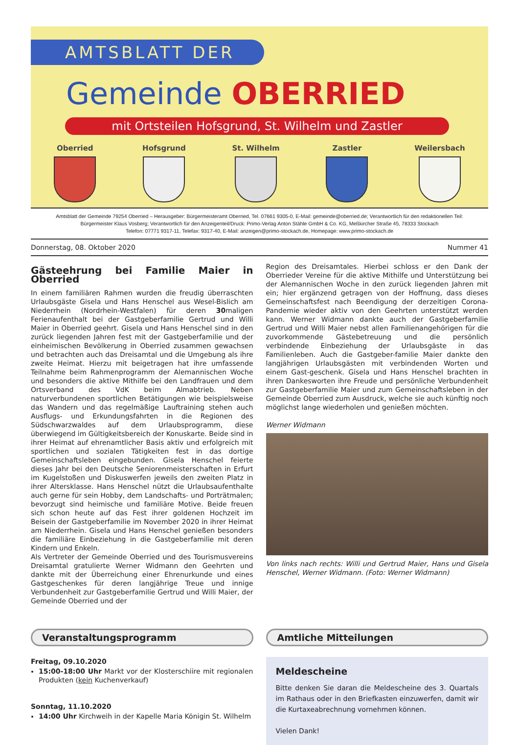AMTSBLATT DER
Gemeinde OBERRIED
mit Ortsteilen Hofsgrund, St. Wilhelm und Zastler
Oberried Hofsgrund St. Wilhelm Zastler Weilersbach
Amtsblatt der Gemeinde 79254 Oberried – Herausgeber: Bürgermeisteramt Oberried, Tel. 07661 9305-0, E-Mail: gemeinde@oberried.de; Verantwortlich für den redaktionellen Teil:
Bürgermeister Klaus Vosberg; Verantwortlich für den Anzeigenteil/Druck: Primo-Verlag Anton Stähle GmbH & Co. KG, Meßkircher Straße 45, 78333 Stockach
Telefon: 07771 9317-11, Telefax: 9317-40, E-Mail: anzeigen@primo-stockach.de, Homepage: www.primo-stockach.de
Donnerstag, 08. Oktober 2020 Nummer 41
Gästeehrung bei Familie Maier in Oberried
In einem familiären Rahmen wurden die freudig überraschten Urlaubsgäste Gisela und Hans Henschel aus Wesel-Bislich am Niederrhein (Nordrhein-Westfalen) für deren 30maligen Ferienaufenthalt bei der Gastgeberfamilie Gertrud und Willi Maier in Oberried geehrt. Gisela und Hans Henschel sind in den zurück liegenden Jahren fest mit der Gastgeberfamilie und der einheimischen Bevölkerung in Oberried zusammen gewachsen und betrachten auch das Dreisamtal und die Umgebung als ihre zweite Heimat. Hierzu mit beigetragen hat ihre umfassende Teilnahme beim Rahmenprogramm der Alemannischen Woche und besonders die aktive Mithilfe bei den Landfrauen und dem Ortsverband des VdK beim Almabtrieb. Neben naturverbundenen sportlichen Betätigungen wie beispielsweise das Wandern und das regelmäßige Lauftraining stehen auch Ausflugs- und Erkundungsfahrten in die Regionen des Südschwarzwaldes auf dem Urlaubsprogramm, diese überwiegend im Gültigkeitsbereich der Konuskarte. Beide sind in ihrer Heimat auf ehrenamtlicher Basis aktiv und erfolgreich mit sportlichen und sozialen Tätigkeiten fest in das dortige Gemeinschaftsleben eingebunden. Gisela Henschel feierte dieses Jahr bei den Deutsche Seniorenmeisterschaften in Erfurt im Kugelstoßen und Diskuswerfen jeweils den zweiten Platz in ihrer Altersklasse. Hans Henschel nützt die Urlaubsaufenthalte auch gerne für sein Hobby, dem Landschafts- und Porträtmalen; bevorzugt sind heimische und familiäre Motive. Beide freuen sich schon heute auf das Fest ihrer goldenen Hochzeit im Beisein der Gastgeberfamilie im November 2020 in ihrer Heimat am Niederrhein. Gisela und Hans Henschel genießen besonders die familiäre Einbeziehung in die Gastgeberfamilie mit deren Kindern und Enkeln.
Als Vertreter der Gemeinde Oberried und des Tourismusvereins Dreisamtal gratulierte Werner Widmann den Geehrten und dankte mit der Überreichung einer Ehrenurkunde und eines Gastgeschenkes für deren langjährige Treue und innige Verbundenheit zur Gastgeberfamilie Gertrud und Willi Maier, der Gemeinde Oberried und der
Region des Dreisamtales. Hierbei schloss er den Dank der Oberrieder Vereine für die aktive Mithilfe und Unterstützung bei der Alemannischen Woche in den zurück liegenden Jahren mit ein; hier ergänzend getragen von der Hoffnung, dass dieses Gemeinschaftsfest nach Beendigung der derzeitigen Corona-Pandemie wieder aktiv von den Geehrten unterstützt werden kann. Werner Widmann dankte auch der Gastgeberfamilie Gertrud und Willi Maier nebst allen Familienangehörigen für die zuvorkommende Gästebetreuung und die persönlich verbindende Einbeziehung der Urlaubsgäste in das Familienleben. Auch die Gastgeber-familie Maier dankte den langjährigen Urlaubsgästen mit verbindenden Worten und einem Gast-geschenk. Gisela und Hans Henschel brachten in ihren Dankesworten ihre Freude und persönliche Verbundenheit zur Gastgeberfamilie Maier und zum Gemeinschaftsleben in der Gemeinde Oberried zum Ausdruck, welche sie auch künftig noch möglichst lange wiederholen und genießen möchten.
Werner Widmann
Von links nach rechts: Willi und Gertrud Maier, Hans und Gisela Henschel, Werner Widmann. (Foto: Werner Widmann)
Veranstaltungsprogramm
Freitag, 09.10.2020
15:00-18:00 Uhr Markt vor der Klosterschiire mit regionalen Produkten (kein Kuchenverkauf)
Sonntag, 11.10.2020
14:00 Uhr Kirchweih in der Kapelle Maria Königin St. Wilhelm
Amtliche Mitteilungen
Meldescheine
Bitte denken Sie daran die Meldescheine des 3. Quartals im Rathaus oder in den Briefkasten einzuwerfen, damit wir die Kurtaxeabrechnung vornehmen können.
Vielen Dank!